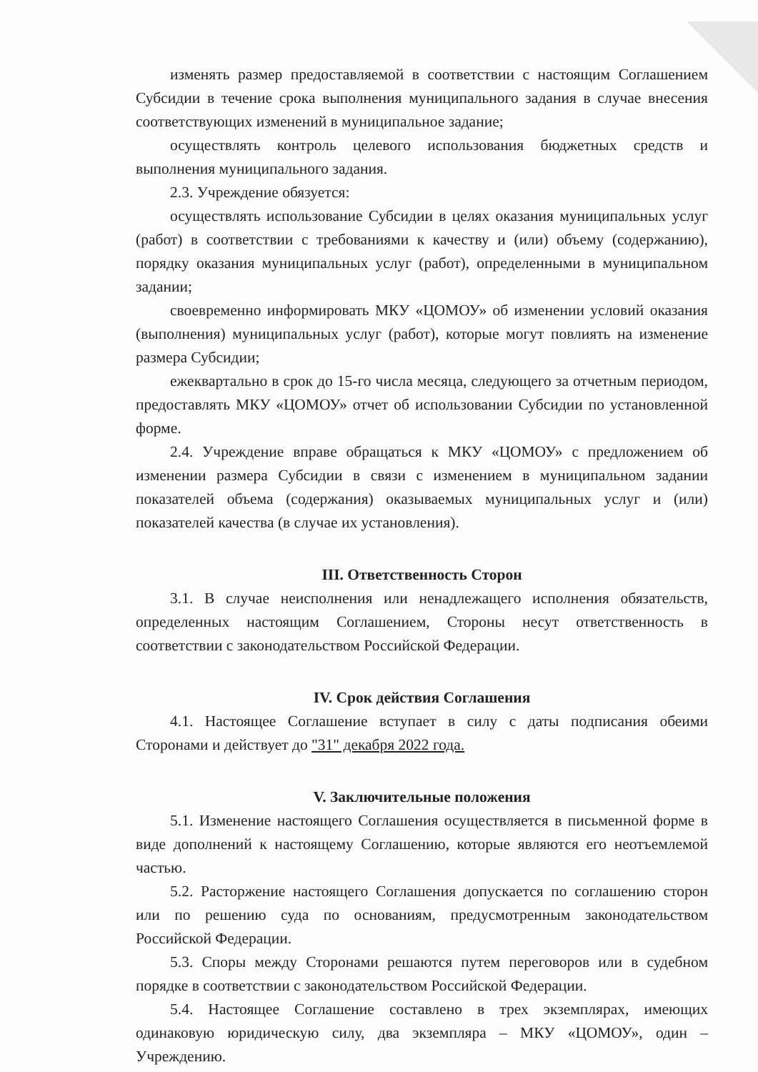изменять размер предоставляемой в соответствии с настоящим Соглашением Субсидии в течение срока выполнения муниципального задания в случае внесения соответствующих изменений в муниципальное задание;
осуществлять контроль целевого использования бюджетных средств и выполнения муниципального задания.
2.3. Учреждение обязуется:
осуществлять использование Субсидии в целях оказания муниципальных услуг (работ) в соответствии с требованиями к качеству и (или) объему (содержанию), порядку оказания муниципальных услуг (работ), определенными в муниципальном задании;
своевременно информировать МКУ «ЦОМОУ» об изменении условий оказания (выполнения) муниципальных услуг (работ), которые могут повлиять на изменение размера Субсидии;
ежеквартально в срок до 15-го числа месяца, следующего за отчетным периодом, предоставлять МКУ «ЦОМОУ» отчет об использовании Субсидии по установленной форме.
2.4. Учреждение вправе обращаться к МКУ «ЦОМОУ» с предложением об изменении размера Субсидии в связи с изменением в муниципальном задании показателей объема (содержания) оказываемых муниципальных услуг и (или) показателей качества (в случае их установления).
III. Ответственность Сторон
3.1. В случае неисполнения или ненадлежащего исполнения обязательств, определенных настоящим Соглашением, Стороны несут ответственность в соответствии с законодательством Российской Федерации.
IV. Срок действия Соглашения
4.1. Настоящее Соглашение вступает в силу с даты подписания обеими Сторонами и действует до "31" декабря 2022 года.
V. Заключительные положения
5.1. Изменение настоящего Соглашения осуществляется в письменной форме в виде дополнений к настоящему Соглашению, которые являются его неотъемлемой частью.
5.2. Расторжение настоящего Соглашения допускается по соглашению сторон или по решению суда по основаниям, предусмотренным законодательством Российской Федерации.
5.3. Споры между Сторонами решаются путем переговоров или в судебном порядке в соответствии с законодательством Российской Федерации.
5.4. Настоящее Соглашение составлено в трех экземплярах, имеющих одинаковую юридическую силу, два экземпляра – МКУ «ЦОМОУ», один – Учреждению.